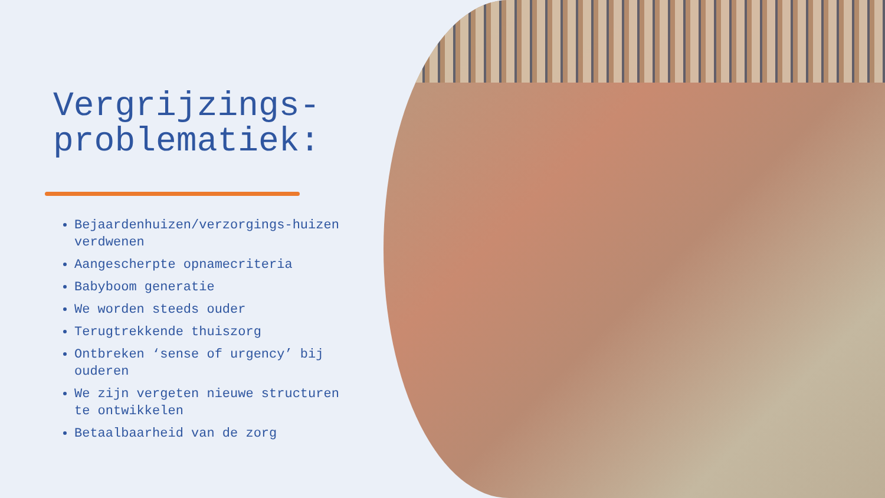Vergrijzings-
problematiek:
Bejaardenhuizen/verzorgings-huizen verdwenen
Aangescherpte opnamecriteria
Babyboom generatie
We worden steeds ouder
Terugtrekkende thuiszorg
Ontbreken ‘sense of urgency’ bij ouderen
We zijn vergeten nieuwe structuren te ontwikkelen
Betaalbaarheid van de zorg